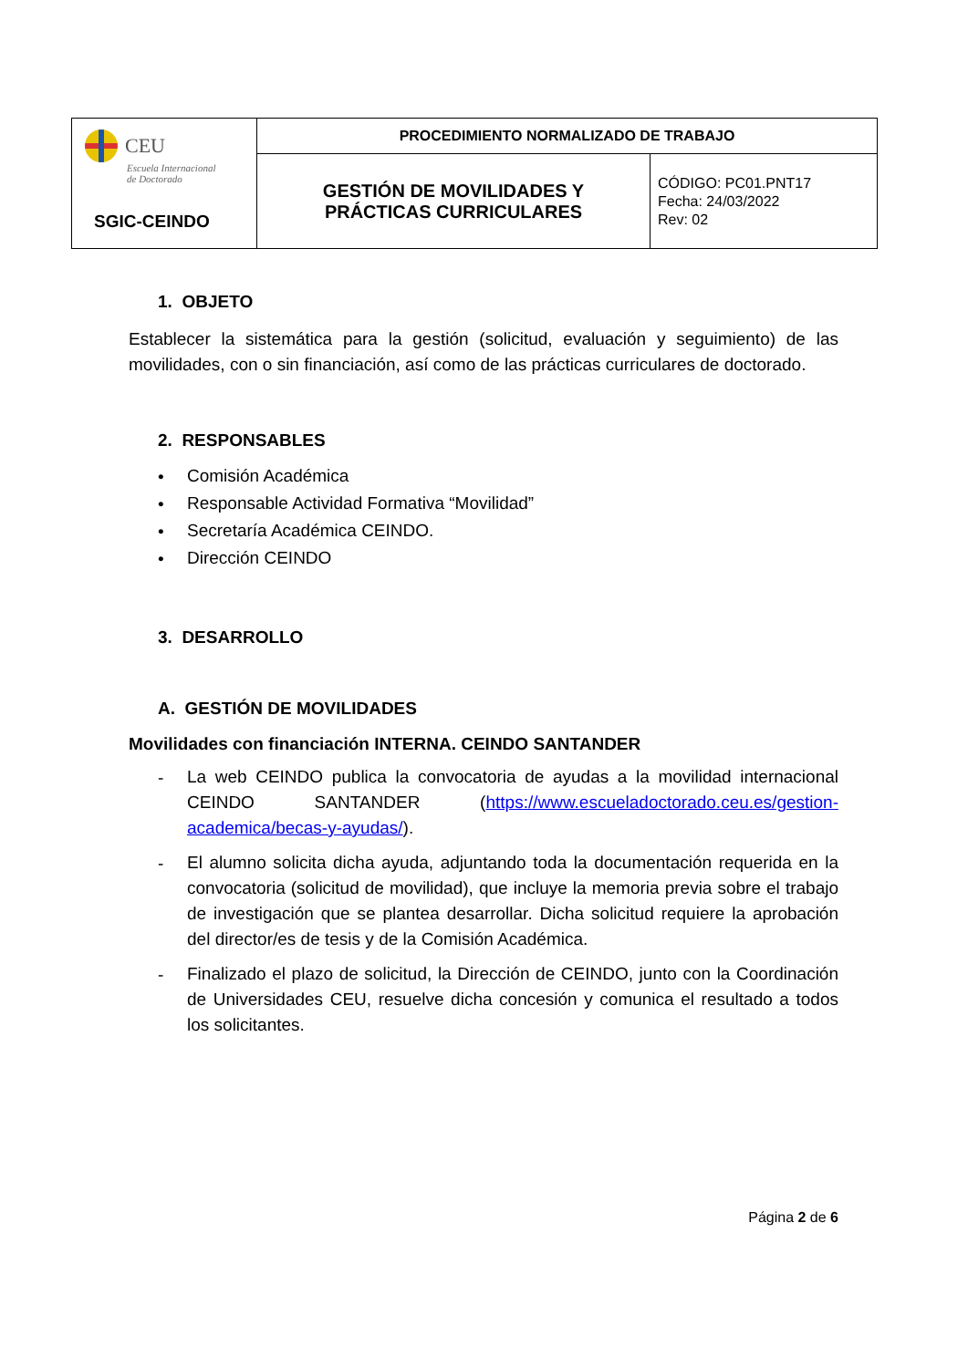| CEU Escuela Internacional de Doctorado SGIC-CEINDO | PROCEDIMIENTO NORMALIZADO DE TRABAJO | |
| | GESTIÓN DE MOVILIDADES Y PRÁCTICAS CURRICULARES | CÓDIGO: PC01.PNT17 Fecha: 24/03/2022 Rev: 02 |
1. OBJETO
Establecer la sistemática para la gestión (solicitud, evaluación y seguimiento) de las movilidades, con o sin financiación, así como de las prácticas curriculares de doctorado.
2. RESPONSABLES
•
Comisión Académica
•
Responsable Actividad Formativa “Movilidad”
•
Secretaría Académica CEINDO.
•
Dirección CEINDO
3. DESARROLLO
A. GESTIÓN DE MOVILIDADES
Movilidades con financiación INTERNA. CEINDO SANTANDER
-
La web CEINDO publica la convocatoria de ayudas a la movilidad internacional CEINDO SANTANDER (https://www.escueladoctorado.ceu.es/gestion-academica/becas-y-ayudas/).
-
El alumno solicita dicha ayuda, adjuntando toda la documentación requerida en la convocatoria (solicitud de movilidad), que incluye la memoria previa sobre el trabajo de investigación que se plantea desarrollar. Dicha solicitud requiere la aprobación del director/es de tesis y de la Comisión Académica.
-
Finalizado el plazo de solicitud, la Dirección de CEINDO, junto con la Coordinación de Universidades CEU, resuelve dicha concesión y comunica el resultado a todos los solicitantes.
Página 2 de 6